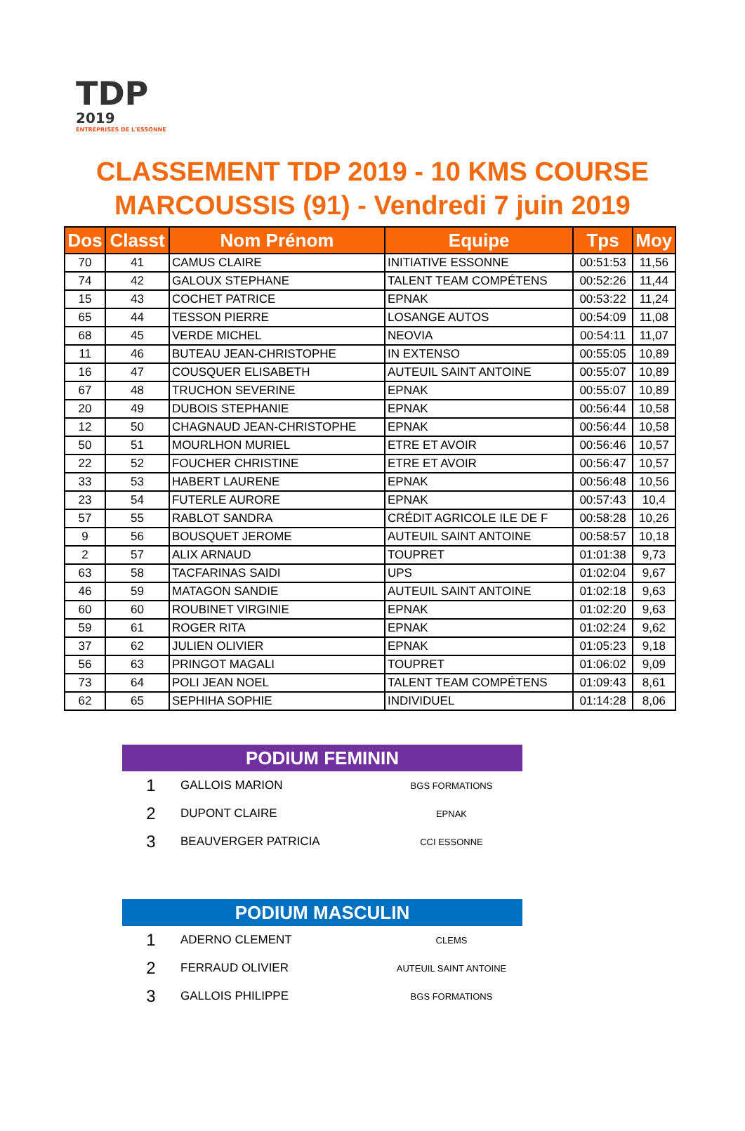TDP
2019
ENTREPRISES DE L'ESSONNE
CLASSEMENT TDP 2019 - 10 KMS COURSE
MARCOUSSIS (91) - Vendredi 7 juin 2019
| Dos | Classt | Nom Prénom | Equipe | Tps | Moy |
| --- | --- | --- | --- | --- | --- |
| 70 | 41 | CAMUS CLAIRE | INITIATIVE ESSONNE | 00:51:53 | 11,56 |
| 74 | 42 | GALOUX STEPHANE | TALENT TEAM COMPÉTENS | 00:52:26 | 11,44 |
| 15 | 43 | COCHET PATRICE | EPNAK | 00:53:22 | 11,24 |
| 65 | 44 | TESSON PIERRE | LOSANGE AUTOS | 00:54:09 | 11,08 |
| 68 | 45 | VERDE MICHEL | NEOVIA | 00:54:11 | 11,07 |
| 11 | 46 | BUTEAU JEAN-CHRISTOPHE | IN EXTENSO | 00:55:05 | 10,89 |
| 16 | 47 | COUSQUER ELISABETH | AUTEUIL SAINT ANTOINE | 00:55:07 | 10,89 |
| 67 | 48 | TRUCHON SEVERINE | EPNAK | 00:55:07 | 10,89 |
| 20 | 49 | DUBOIS STEPHANIE | EPNAK | 00:56:44 | 10,58 |
| 12 | 50 | CHAGNAUD JEAN-CHRISTOPHE | EPNAK | 00:56:44 | 10,58 |
| 50 | 51 | MOURLHON MURIEL | ETRE ET AVOIR | 00:56:46 | 10,57 |
| 22 | 52 | FOUCHER CHRISTINE | ETRE ET AVOIR | 00:56:47 | 10,57 |
| 33 | 53 | HABERT LAURENE | EPNAK | 00:56:48 | 10,56 |
| 23 | 54 | FUTERLE AURORE | EPNAK | 00:57:43 | 10,4 |
| 57 | 55 | RABLOT SANDRA | CRÉDIT AGRICOLE ILE DE F | 00:58:28 | 10,26 |
| 9 | 56 | BOUSQUET JEROME | AUTEUIL SAINT ANTOINE | 00:58:57 | 10,18 |
| 2 | 57 | ALIX ARNAUD | TOUPRET | 01:01:38 | 9,73 |
| 63 | 58 | TACFARINAS SAIDI | UPS | 01:02:04 | 9,67 |
| 46 | 59 | MATAGON SANDIE | AUTEUIL SAINT ANTOINE | 01:02:18 | 9,63 |
| 60 | 60 | ROUBINET VIRGINIE | EPNAK | 01:02:20 | 9,63 |
| 59 | 61 | ROGER RITA | EPNAK | 01:02:24 | 9,62 |
| 37 | 62 | JULIEN OLIVIER | EPNAK | 01:05:23 | 9,18 |
| 56 | 63 | PRINGOT MAGALI | TOUPRET | 01:06:02 | 9,09 |
| 73 | 64 | POLI JEAN NOEL | TALENT TEAM COMPÉTENS | 01:09:43 | 8,61 |
| 62 | 65 | SEPHIHA SOPHIE | INDIVIDUEL | 01:14:28 | 8,06 |
PODIUM FEMININ
| 1 | GALLOIS MARION | BGS FORMATIONS |
| 2 | DUPONT CLAIRE | EPNAK |
| 3 | BEAUVERGER PATRICIA | CCI ESSONNE |
PODIUM MASCULIN
| 1 | ADERNO CLEMENT | CLEMS |
| 2 | FERRAUD OLIVIER | AUTEUIL SAINT ANTOINE |
| 3 | GALLOIS PHILIPPE | BGS FORMATIONS |